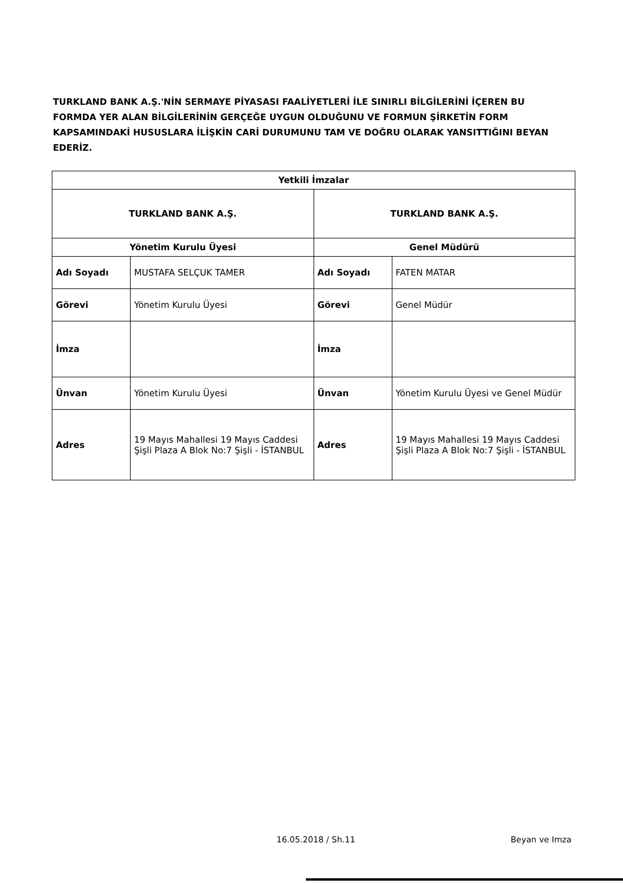TURKLAND BANK A.Ş.'NİN SERMAYE PİYASASI FAALİYETLERİ İLE SINIRLI BİLGİLERİNİ İÇEREN BU FORMDA YER ALAN BİLGİLERİNİN GERÇEĞE UYGUN OLDUĞUNU VE FORMUN ŞİRKETİN FORM KAPSAMINDAKİ HUSUSLARA İLİŞKİN CARİ DURUMUNU TAM VE DOĞRU OLARAK YANSITTIĞINI BEYAN EDERİZ.
| Yetkili İmzalar | | | |
| --- | --- | --- | --- |
| TURKLAND BANK A.Ş. | | TURKLAND BANK A.Ş. | |
| Yönetim Kurulu Üyesi | | Genel Müdürü | |
| Adı Soyadı | MUSTAFA SELÇUK TAMER | Adı Soyadı | FATEN MATAR |
| Görevi | Yönetim Kurulu Üyesi | Görevi | Genel Müdür |
| İmza | | İmza | |
| Ünvan | Yönetim Kurulu Üyesi | Ünvan | Yönetim Kurulu Üyesi ve Genel Müdür |
| Adres | 19 Mayıs Mahallesi 19 Mayıs Caddesi Şişli Plaza A Blok No:7 Şişli - İSTANBUL | Adres | 19 Mayıs Mahallesi 19 Mayıs Caddesi Şişli Plaza A Blok No:7 Şişli - İSTANBUL |
16.05.2018 / Sh.11 Beyan ve Imza